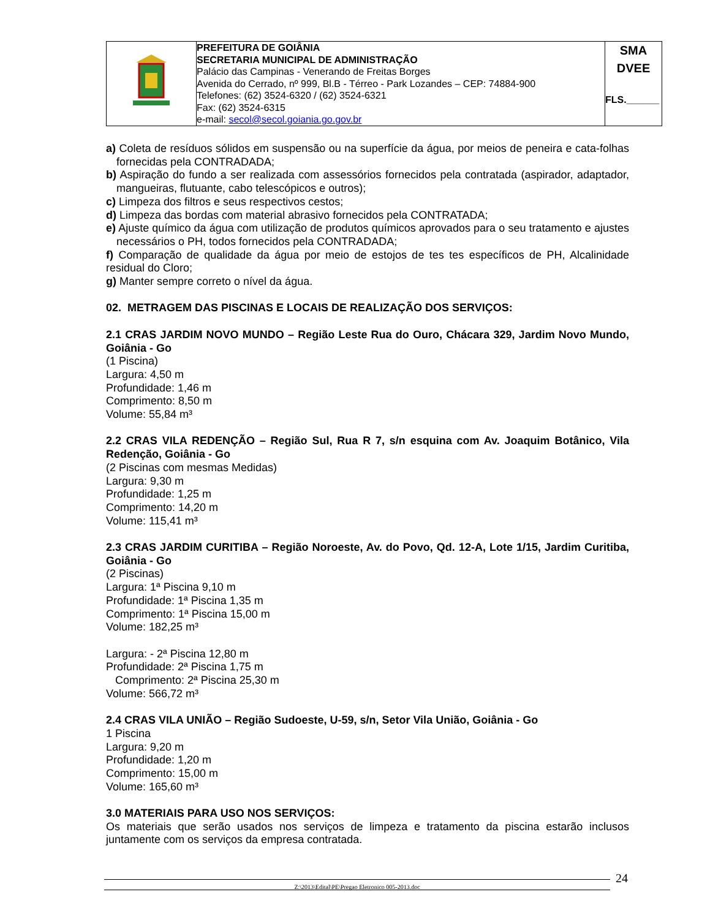| | PREFEITURA DE GOIÂNIA SECRETARIA MUNICIPAL DE ADMINISTRAÇÃO Palácio das Campinas - Venerando de Freitas Borges Avenida do Cerrado, nº 999, Bl.B - Térreo - Park Lozandes – CEP: 74884-900 Telefones: (62) 3524-6320 / (62) 3524-6321 Fax: (62) 3524-6315 e-mail: secol@secol.goiania.go.gov.br | SMA DVEE FLS.______ |
a) Coleta de resíduos sólidos em suspensão ou na superfície da água, por meios de peneira e cata-folhas fornecidas pela CONTRADADA;
b) Aspiração do fundo a ser realizada com assessórios fornecidos pela contratada (aspirador, adaptador, mangueiras, flutuante, cabo telescópicos e outros);
c) Limpeza dos filtros e seus respectivos cestos;
d) Limpeza das bordas com material abrasivo fornecidos pela CONTRATADA;
e) Ajuste químico da água com utilização de produtos químicos aprovados para o seu tratamento e ajustes necessários o PH, todos fornecidos pela CONTRADADA;
f) Comparação de qualidade da água por meio de estojos de tes tes específicos de PH, Alcalinidade residual do Cloro;
g) Manter sempre correto o nível da água.
02. METRAGEM DAS PISCINAS E LOCAIS DE REALIZAÇÃO DOS SERVIÇOS:
2.1 CRAS JARDIM NOVO MUNDO – Região Leste Rua do Ouro, Chácara 329, Jardim Novo Mundo, Goiânia - Go
(1 Piscina)
Largura: 4,50 m
Profundidade: 1,46 m
Comprimento: 8,50 m
Volume: 55,84 m³
2.2 CRAS VILA REDENÇÃO – Região Sul, Rua R 7, s/n esquina com Av. Joaquim Botânico, Vila Redenção, Goiânia - Go
(2 Piscinas com mesmas Medidas)
Largura: 9,30 m
Profundidade: 1,25 m
Comprimento: 14,20 m
Volume: 115,41 m³
2.3 CRAS JARDIM CURITIBA – Região Noroeste, Av. do Povo, Qd. 12-A, Lote 1/15, Jardim Curitiba, Goiânia - Go
(2 Piscinas)
Largura: 1ª Piscina 9,10 m
Profundidade: 1ª Piscina 1,35 m
Comprimento: 1ª Piscina 15,00 m
Volume: 182,25 m³
Largura: - 2ª Piscina 12,80 m
Profundidade: 2ª Piscina 1,75 m
Comprimento: 2ª Piscina 25,30 m
Volume: 566,72 m³
2.4 CRAS VILA UNIÃO – Região Sudoeste, U-59, s/n, Setor Vila União, Goiânia - Go
1 Piscina
Largura: 9,20 m
Profundidade: 1,20 m
Comprimento: 15,00 m
Volume: 165,60 m³
3.0 MATERIAIS PARA USO NOS SERVIÇOS:
Os materiais que serão usados nos serviços de limpeza e tratamento da piscina estarão inclusos juntamente com os serviços da empresa contratada.
Z:\2013\Edital\PE\Pregao Eletronico 005-2013.doc 24